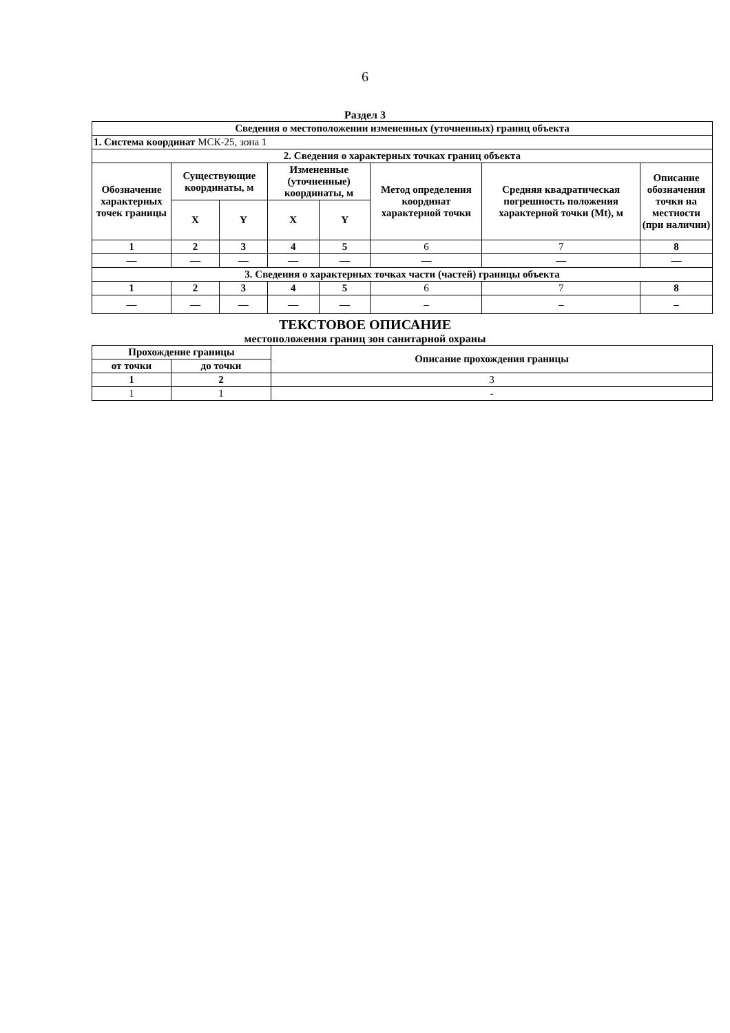6
Раздел 3
| Сведения о местоположении измененных (уточненных) границ объекта | | | | | | | |
| 1. Система координат МСК-25, зона 1 | | | | | | | |
| 2. Сведения о характерных точках границ объекта | | | | | | | |
| Обозначение характерных точек границы | Существующие координаты, м | | Измененные (уточненные) координаты, м | | Метод определения координат характерной точки | Средняя квадратическая погрешность положения характерной точки (Mt), м | Описание обозначения точки на местности (при наличии) |
| | X | Y | X | Y | | | |
| 1 | 2 | 3 | 4 | 5 | 6 | 7 | 8 |
| — | — | — | — | — | — | — | — |
| 3. Сведения о характерных точках части (частей) границы объекта | | | | | | | |
| 1 | 2 | 3 | 4 | 5 | 6 | 7 | 8 |
| — | — | — | — | — | – | – | – |
ТЕКСТОВОЕ ОПИСАНИЕ
местоположения границ зон санитарной охраны
| Прохождение границы | | Описание прохождения границы |
| --- | --- | --- |
| от точки | до точки | |
| 1 | 2 | 3 |
| 1 | 1 | - |